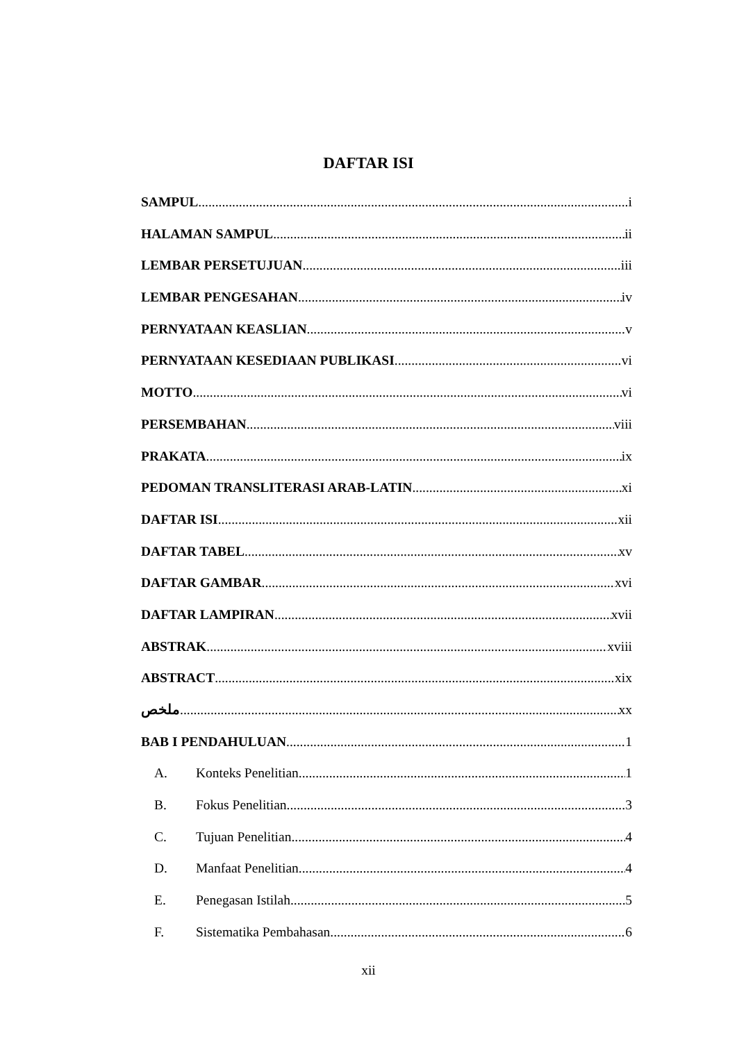DAFTAR ISI
SAMPUL i
HALAMAN SAMPUL ii
LEMBAR PERSETUJUAN iii
LEMBAR PENGESAHAN iv
PERNYATAAN KEASLIAN v
PERNYATAAN KESEDIAAN PUBLIKASI vi
MOTTO vi
PERSEMBAHAN viii
PRAKATA ix
PEDOMAN TRANSLITERASI ARAB-LATIN xi
DAFTAR ISI xii
DAFTAR TABEL xv
DAFTAR GAMBAR xvi
DAFTAR LAMPIRAN xvii
ABSTRAK xviii
ABSTRACT xix
ملخص xx
BAB I PENDAHULUAN 1
A. Konteks Penelitian 1
B. Fokus Penelitian 3
C. Tujuan Penelitian 4
D. Manfaat Penelitian 4
E. Penegasan Istilah 5
F. Sistematika Pembahasan 6
xii